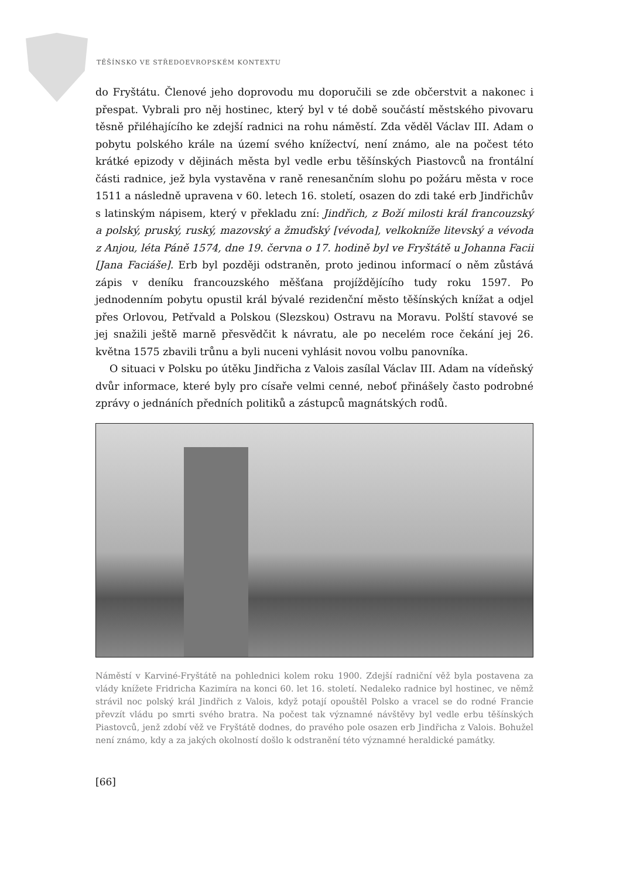TĚŠÍNSKO VE STŘEDOEVROPSKÉM KONTEXTU
do Fryštátu. Členové jeho doprovodu mu doporučili se zde občerstvit a nakonec i přespat. Vybrali pro něj hostinec, který byl v té době součástí městského pivovaru těsně přiléhajícího ke zdejší radnici na rohu náměstí. Zda věděl Václav III. Adam o pobytu polského krále na území svého knížectví, není známo, ale na počest této krátké epizody v dějinách města byl vedle erbu těšínských Piastovců na frontální části radnice, jež byla vystavěna v raně renesančním slohu po požáru města v roce 1511 a následně upravena v 60. letech 16. století, osazen do zdi také erb Jindřichův s latinským nápisem, který v překladu zní: Jindřich, z Boží milosti král francouzský a polský, pruský, ruský, mazovský a žmuďský [vévoda], velkokníže litevský a vévoda z Anjou, léta Páně 1574, dne 19. června o 17. hodině byl ve Fryštátě u Johanna Facii [Jana Faciáše]. Erb byl později odstraněn, proto jedinou informací o něm zůstává zápis v deníku francouzského měšťana projíždějícího tudy roku 1597. Po jednodenním pobytu opustil král bývalé rezidenční město těšínských knížat a odjel přes Orlovou, Petřvald a Polskou (Slezskou) Ostravu na Moravu. Polští stavové se jej snažili ještě marně přesvědčit k návratu, ale po necelém roce čekání jej 26. května 1575 zbavili trůnu a byli nuceni vyhlásit novou volbu panovníka.
O situaci v Polsku po útěku Jindřicha z Valois zasílal Václav III. Adam na vídeňský dvůr informace, které byly pro císaře velmi cenné, neboť přinášely často podrobné zprávy o jednáních předních politiků a zástupců magnátských rodů.
Náměstí v Karviné-Fryštátě na pohlednici kolem roku 1900. Zdejší radniční věž byla postavena za vlády knížete Fridricha Kazimíra na konci 60. let 16. století. Nedaleko radnice byl hostinec, ve němž strávil noc polský král Jindřich z Valois, když potají opouštěl Polsko a vracel se do rodné Francie převzít vládu po smrti svého bratra. Na počest tak významné návštěvy byl vedle erbu těšínských Piastovců, jenž zdobí věž ve Fryštátě dodnes, do pravého pole osazen erb Jindřicha z Valois. Bohužel není známo, kdy a za jakých okolností došlo k odstranění této významné heraldické památky.
[66]